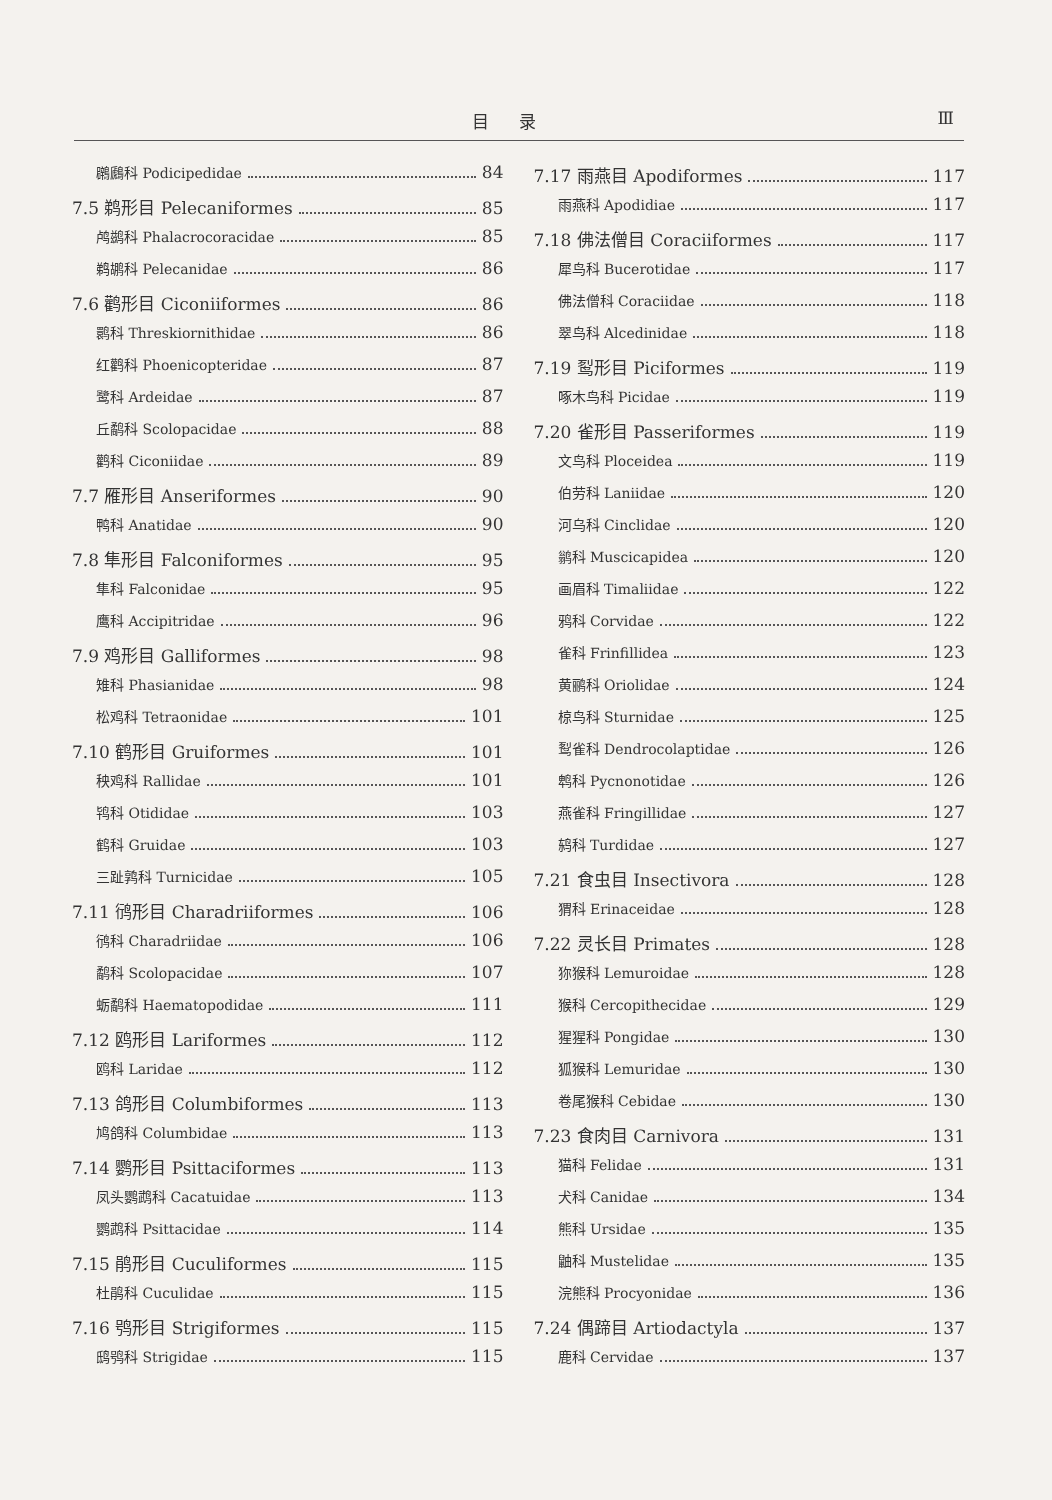目录 Ⅲ
鸊鷉科 Podicipedidae 84
7.5 鹈形目 Pelecaniformes 85
鸬鹚科 Phalacrocoracidae 85
鹈鹕科 Pelecanidae 86
7.6 鹳形目 Ciconiiformes 86
鹮科 Threskiornithidae 86
红鹳科 Phoenicopteridae 87
鹭科 Ardeidae 87
丘鹬科 Scolopacidae 88
鹳科 Ciconiidae 89
7.7 雁形目 Anseriformes 90
鸭科 Anatidae 90
7.8 隼形目 Falconiformes 95
隼科 Falconidae 95
鹰科 Accipitridae 96
7.9 鸡形目 Galliformes 98
雉科 Phasianidae 98
松鸡科 Tetraonidae 101
7.10 鹤形目 Gruiformes 101
秧鸡科 Rallidae 101
鸨科 Otididae 103
鹤科 Gruidae 103
三趾鹑科 Turnicidae 105
7.11 鸻形目 Charadriiformes 106
鸻科 Charadriidae 106
鹬科 Scolopacidae 107
蛎鹬科 Haematopodidae 111
7.12 鸥形目 Lariformes 112
鸥科 Laridae 112
7.13 鸽形目 Columbiformes 113
鸠鸽科 Columbidae 113
7.14 鹦形目 Psittaciformes 113
凤头鹦鹉科 Cacatuidae 113
鹦鹉科 Psittacidae 114
7.15 鹃形目 Cuculiformes 115
杜鹃科 Cuculidae 115
7.16 鸮形目 Strigiformes 115
鸱鸮科 Strigidae 115
7.17 雨燕目 Apodiformes 117
雨燕科 Apodidiae 117
7.18 佛法僧目 Coraciiformes 117
犀鸟科 Bucerotidae 117
佛法僧科 Coraciidae 118
翠鸟科 Alcedinidae 118
7.19 䴕形目 Piciformes 119
啄木鸟科 Picidae 119
7.20 雀形目 Passeriformes 119
文鸟科 Ploceidea 119
伯劳科 Laniidae 120
河乌科 Cinclidae 120
鹟科 Muscicapidea 120
画眉科 Timaliidae 122
鸦科 Corvidae 122
雀科 Frinfillidea 123
黄鹂科 Oriolidae 124
椋鸟科 Sturnidae 125
䴕雀科 Dendrocolaptidae 126
鹎科 Pycnonotidae 126
燕雀科 Fringillidae 127
鸫科 Turdidae 127
7.21 食虫目 Insectivora 128
猬科 Erinaceidae 128
7.22 灵长目 Primates 128
狝猴科 Lemuroidae 128
猴科 Cercopithecidae 129
猩猩科 Pongidae 130
狐猴科 Lemuridae 130
卷尾猴科 Cebidae 130
7.23 食肉目 Carnivora 131
猫科 Felidae 131
犬科 Canidae 134
熊科 Ursidae 135
鼬科 Mustelidae 135
浣熊科 Procyonidae 136
7.24 偶蹄目 Artiodactyla 137
鹿科 Cervidae 137